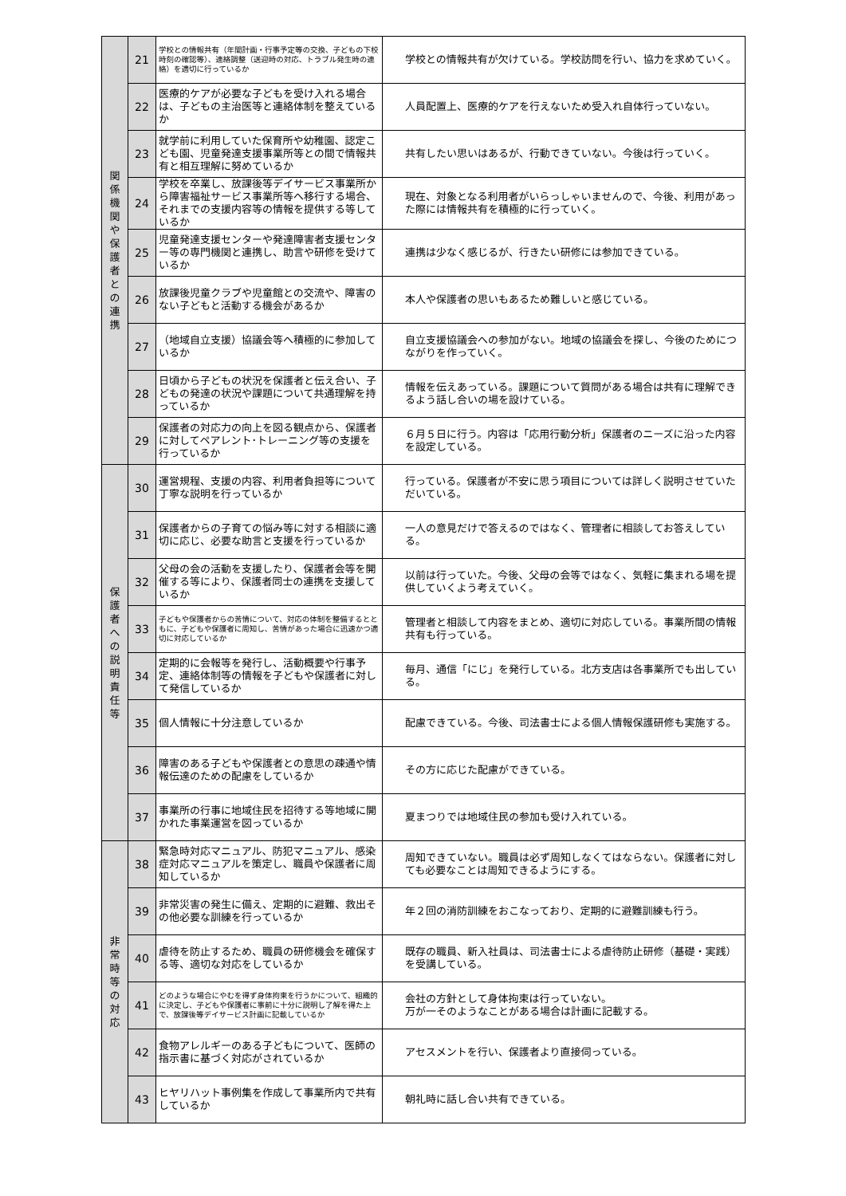| 関 係 機 関 や 保 護 者 と の 連 携 | 21 | 学校との情報共有（年間計画・行事予定等の交換、子どもの下校時刻の確認等）、連絡調整（送迎時の対応、トラブル発生時の連絡）を適切に行っているか | 学校との情報共有が欠けている。学校訪問を行い、協力を求めていく。 |
| | 22 | 医療的ケアが必要な子どもを受け入れる場合は、子どもの主治医等と連絡体制を整えているか | 人員配置上、医療的ケアを行えないため受入れ自体行っていない。 |
| | 23 | 就学前に利用していた保育所や幼稚園、認定こども園、児童発達支援事業所等との間で情報共有と相互理解に努めているか | 共有したい思いはあるが、行動できていない。今後は行っていく。 |
| | 24 | 学校を卒業し、放課後等デイサービス事業所から障害福祉サービス事業所等へ移行する場合、それまでの支援内容等の情報を提供する等しているか | 現在、対象となる利用者がいらっしゃいませんので、今後、利用があった際には情報共有を積極的に行っていく。 |
| | 25 | 児童発達支援センターや発達障害者支援センター等の専門機関と連携し、助言や研修を受けているか | 連携は少なく感じるが、行きたい研修には参加できている。 |
| | 26 | 放課後児童クラブや児童館との交流や、障害のない子どもと活動する機会があるか | 本人や保護者の思いもあるため難しいと感じている。 |
| | 27 | （地域自立支援）協議会等へ積極的に参加しているか | 自立支援協議会への参加がない。地域の協議会を探し、今後のためにつながりを作っていく。 |
| | 28 | 日頃から子どもの状況を保護者と伝え合い、子どもの発達の状況や課題について共通理解を持っているか | 情報を伝えあっている。課題について質問がある場合は共有に理解できるよう話し合いの場を設けている。 |
| | 29 | 保護者の対応力の向上を図る観点から、保護者に対してペアレント･トレーニング等の支援を行っているか | ６月５日に行う。内容は「応用行動分析」保護者のニーズに沿った内容を設定している。 |
| 保 護 者 へ の 説 明 責 任 等 | 30 | 運営規程、支援の内容、利用者負担等について丁寧な説明を行っているか | 行っている。保護者が不安に思う項目については詳しく説明させていただいている。 |
| | 31 | 保護者からの子育ての悩み等に対する相談に適切に応じ、必要な助言と支援を行っているか | 一人の意見だけで答えるのではなく、管理者に相談してお答えしている。 |
| | 32 | 父母の会の活動を支援したり、保護者会等を開催する等により、保護者同士の連携を支援しているか | 以前は行っていた。今後、父母の会等ではなく、気軽に集まれる場を提供していくよう考えていく。 |
| | 33 | 子どもや保護者からの苦情について、対応の体制を整備するとともに、子どもや保護者に周知し、苦情があった場合に迅速かつ適切に対応しているか | 管理者と相談して内容をまとめ、適切に対応している。事業所間の情報共有も行っている。 |
| | 34 | 定期的に会報等を発行し、活動概要や行事予定、連絡体制等の情報を子どもや保護者に対して発信しているか | 毎月、通信「にじ」を発行している。北方支店は各事業所でも出している。 |
| | 35 | 個人情報に十分注意しているか | 配慮できている。今後、司法書士による個人情報保護研修も実施する。 |
| | 36 | 障害のある子どもや保護者との意思の疎通や情報伝達のための配慮をしているか | その方に応じた配慮ができている。 |
| | 37 | 事業所の行事に地域住民を招待する等地域に開かれた事業運営を図っているか | 夏まつりでは地域住民の参加も受け入れている。 |
| 非 常 時 等 の 対 応 | 38 | 緊急時対応マニュアル、防犯マニュアル、感染症対応マニュアルを策定し、職員や保護者に周知しているか | 周知できていない。職員は必ず周知しなくてはならない。保護者に対しても必要なことは周知できるようにする。 |
| | 39 | 非常災害の発生に備え、定期的に避難、救出その他必要な訓練を行っているか | 年２回の消防訓練をおこなっており、定期的に避難訓練も行う。 |
| | 40 | 虐待を防止するため、職員の研修機会を確保する等、適切な対応をしているか | 既存の職員、新入社員は、司法書士による虐待防止研修（基礎・実践）を受講している。 |
| | 41 | どのような場合にやむを得ず身体拘束を行うかについて、組織的に決定し、子どもや保護者に事前に十分に説明し了解を得た上で、放課後等デイサービス計画に記載しているか | 会社の方針として身体拘束は行っていない。 万が一そのようなことがある場合は計画に記載する。 |
| | 42 | 食物アレルギーのある子どもについて、医師の指示書に基づく対応がされているか | アセスメントを行い、保護者より直接伺っている。 |
| | 43 | ヒヤリハット事例集を作成して事業所内で共有しているか | 朝礼時に話し合い共有できている。 |